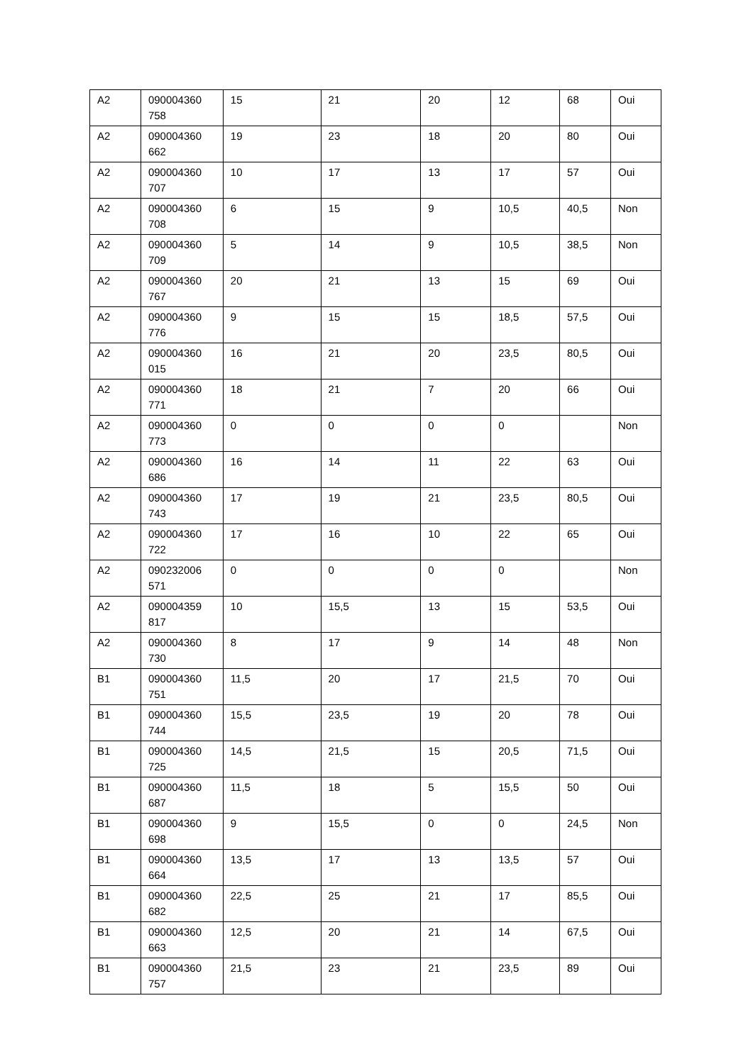| A2 | 090004360 758 | 15 | 21 | 20 | 12 | 68 | Oui |
| A2 | 090004360 662 | 19 | 23 | 18 | 20 | 80 | Oui |
| A2 | 090004360 707 | 10 | 17 | 13 | 17 | 57 | Oui |
| A2 | 090004360 708 | 6 | 15 | 9 | 10,5 | 40,5 | Non |
| A2 | 090004360 709 | 5 | 14 | 9 | 10,5 | 38,5 | Non |
| A2 | 090004360 767 | 20 | 21 | 13 | 15 | 69 | Oui |
| A2 | 090004360 776 | 9 | 15 | 15 | 18,5 | 57,5 | Oui |
| A2 | 090004360 015 | 16 | 21 | 20 | 23,5 | 80,5 | Oui |
| A2 | 090004360 771 | 18 | 21 | 7 | 20 | 66 | Oui |
| A2 | 090004360 773 | 0 | 0 | 0 | 0 | | Non |
| A2 | 090004360 686 | 16 | 14 | 11 | 22 | 63 | Oui |
| A2 | 090004360 743 | 17 | 19 | 21 | 23,5 | 80,5 | Oui |
| A2 | 090004360 722 | 17 | 16 | 10 | 22 | 65 | Oui |
| A2 | 090232006 571 | 0 | 0 | 0 | 0 | | Non |
| A2 | 090004359 817 | 10 | 15,5 | 13 | 15 | 53,5 | Oui |
| A2 | 090004360 730 | 8 | 17 | 9 | 14 | 48 | Non |
| B1 | 090004360 751 | 11,5 | 20 | 17 | 21,5 | 70 | Oui |
| B1 | 090004360 744 | 15,5 | 23,5 | 19 | 20 | 78 | Oui |
| B1 | 090004360 725 | 14,5 | 21,5 | 15 | 20,5 | 71,5 | Oui |
| B1 | 090004360 687 | 11,5 | 18 | 5 | 15,5 | 50 | Oui |
| B1 | 090004360 698 | 9 | 15,5 | 0 | 0 | 24,5 | Non |
| B1 | 090004360 664 | 13,5 | 17 | 13 | 13,5 | 57 | Oui |
| B1 | 090004360 682 | 22,5 | 25 | 21 | 17 | 85,5 | Oui |
| B1 | 090004360 663 | 12,5 | 20 | 21 | 14 | 67,5 | Oui |
| B1 | 090004360 757 | 21,5 | 23 | 21 | 23,5 | 89 | Oui |